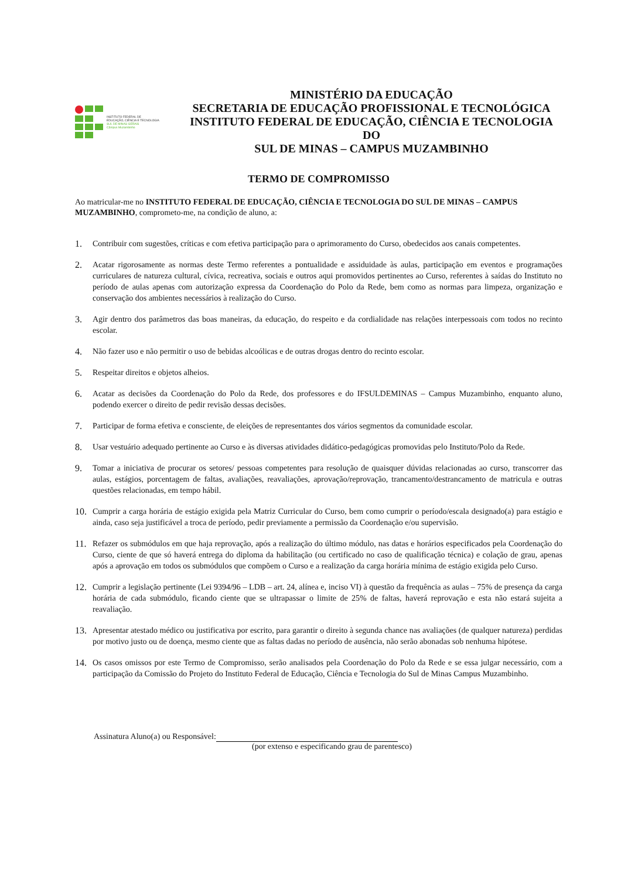INSTITUTO FEDERAL DE
EDUCAÇÃO, CIÊNCIA E TECNOLOGIA
SUL DE MINAS GERAIS
Câmpus Muzambinho
MINISTÉRIO DA EDUCAÇÃO
SECRETARIA DE EDUCAÇÃO PROFISSIONAL E TECNOLÓGICA
INSTITUTO FEDERAL DE EDUCAÇÃO, CIÊNCIA E TECNOLOGIA DO
SUL DE MINAS – CAMPUS MUZAMBINHO
TERMO DE COMPROMISSO
Ao matricular-me no INSTITUTO FEDERAL DE EDUCAÇÃO, CIÊNCIA E TECNOLOGIA DO SUL DE MINAS – CAMPUS MUZAMBINHO, comprometo-me, na condição de aluno, a:
1. Contribuir com sugestões, críticas e com efetiva participação para o aprimoramento do Curso, obedecidos aos canais competentes.
2. Acatar rigorosamente as normas deste Termo referentes a pontualidade e assiduidade às aulas, participação em eventos e programações curriculares de natureza cultural, cívica, recreativa, sociais e outros aqui promovidos pertinentes ao Curso, referentes à saídas do Instituto no período de aulas apenas com autorização expressa da Coordenação do Polo da Rede, bem como as normas para limpeza, organização e conservação dos ambientes necessários à realização do Curso.
3. Agir dentro dos parâmetros das boas maneiras, da educação, do respeito e da cordialidade nas relações interpessoais com todos no recinto escolar.
4. Não fazer uso e não permitir o uso de bebidas alcoólicas e de outras drogas dentro do recinto escolar.
5. Respeitar direitos e objetos alheios.
6. Acatar as decisões da Coordenação do Polo da Rede, dos professores e do IFSULDEMINAS – Campus Muzambinho, enquanto aluno, podendo exercer o direito de pedir revisão dessas decisões.
7. Participar de forma efetiva e consciente, de eleições de representantes dos vários segmentos da comunidade escolar.
8. Usar vestuário adequado pertinente ao Curso e às diversas atividades didático-pedagógicas promovidas pelo Instituto/Polo da Rede.
9. Tomar a iniciativa de procurar os setores/ pessoas competentes para resolução de quaisquer dúvidas relacionadas ao curso, transcorrer das aulas, estágios, porcentagem de faltas, avaliações, reavaliações, aprovação/reprovação, trancamento/destrancamento de matricula e outras questões relacionadas, em tempo hábil.
10. Cumprir a carga horária de estágio exigida pela Matriz Curricular do Curso, bem como cumprir o período/escala designado(a) para estágio e ainda, caso seja justificável a troca de período, pedir previamente a permissão da Coordenação e/ou supervisão.
11. Refazer os submódulos em que haja reprovação, após a realização do último módulo, nas datas e horários especificados pela Coordenação do Curso, ciente de que só haverá entrega do diploma da habilitação (ou certificado no caso de qualificação técnica) e colação de grau, apenas após a aprovação em todos os submódulos que compõem o Curso e a realização da carga horária mínima de estágio exigida pelo Curso.
12. Cumprir a legislação pertinente (Lei 9394/96 – LDB – art. 24, alínea e, inciso VI) à questão da frequência as aulas – 75% de presença da carga horária de cada submódulo, ficando ciente que se ultrapassar o limite de 25% de faltas, haverá reprovação e esta não estará sujeita a reavaliação.
13. Apresentar atestado médico ou justificativa por escrito, para garantir o direito à segunda chance nas avaliações (de qualquer natureza) perdidas por motivo justo ou de doença, mesmo ciente que as faltas dadas no período de ausência, não serão abonadas sob nenhuma hipótese.
14. Os casos omissos por este Termo de Compromisso, serão analisados pela Coordenação do Polo da Rede e se essa julgar necessário, com a participação da Comissão do Projeto do Instituto Federal de Educação, Ciência e Tecnologia do Sul de Minas Campus Muzambinho.
Assinatura Aluno(a) ou Responsável:
(por extenso e especificando grau de parentesco)